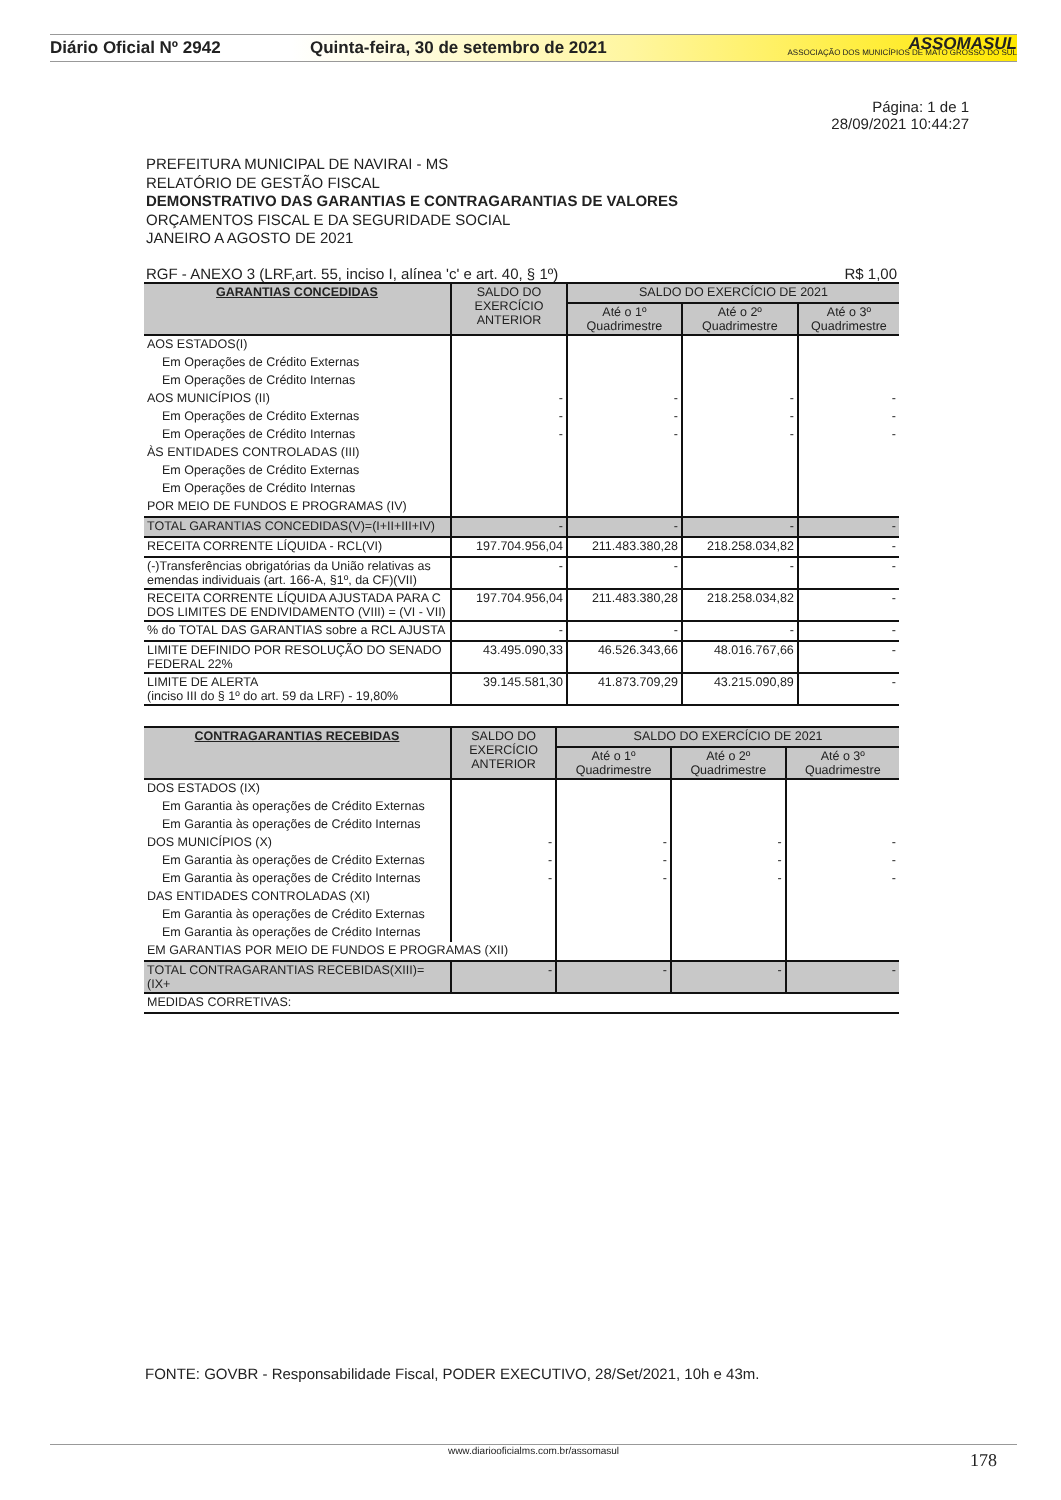Diário Oficial Nº 2942 Quinta-feira, 30 de setembro de 2021
ASSOMASUL
ASSOCIAÇÃO DOS MUNICÍPIOS DE MATO GROSSO DO SUL
Página: 1 de 1
28/09/2021 10:44:27
PREFEITURA MUNICIPAL DE NAVIRAI - MS
RELATÓRIO DE GESTÃO FISCAL
DEMONSTRATIVO DAS GARANTIAS E CONTRAGARANTIAS DE VALORES
ORÇAMENTOS FISCAL E DA SEGURIDADE SOCIAL
JANEIRO A AGOSTO DE 2021
RGF - ANEXO 3 (LRF,art. 55, inciso I, alínea 'c' e art. 40, § 1º) R$ 1,00
| GARANTIAS CONCEDIDAS | SALDO DO EXERCÍCIO ANTERIOR | SALDO DO EXERCÍCIO DE 2021 | | |
| --- | --- | --- | --- | --- |
| | | Até o 1º Quadrimestre | Até o 2º Quadrimestre | Até o 3º Quadrimestre |
| AOS ESTADOS(I) | | | | |
| Em Operações de Crédito Externas | | | | |
| Em Operações de Crédito Internas | | | | |
| AOS MUNICÍPIOS (II) | - | - | - | - |
| Em Operações de Crédito Externas | - | - | - | - |
| Em Operações de Crédito Internas | - | - | - | - |
| ÀS ENTIDADES CONTROLADAS (III) | | | | |
| Em Operações de Crédito Externas | | | | |
| Em Operações de Crédito Internas | | | | |
| POR MEIO DE FUNDOS E PROGRAMAS (IV) | | | | |
| TOTAL GARANTIAS CONCEDIDAS(V)=(I+II+III+IV) | - | - | - | - |
| RECEITA CORRENTE LÍQUIDA - RCL(VI) | 197.704.956,04 | 211.483.380,28 | 218.258.034,82 | - |
| (-)Transferências obrigatórias da União relativas as emendas individuais (art. 166-A, §1º, da CF)(VII) | - | - | - | - |
| RECEITA CORRENTE LÍQUIDA AJUSTADA PARA C DOS LIMITES DE ENDIVIDAMENTO (VIII) = (VI - VII) | 197.704.956,04 | 211.483.380,28 | 218.258.034,82 | - |
| % do TOTAL DAS GARANTIAS sobre a RCL AJUSTA | - | - | - | - |
| LIMITE DEFINIDO POR RESOLUÇÃO DO SENADO FEDERAL 22% | 43.495.090,33 | 46.526.343,66 | 48.016.767,66 | - |
| LIMITE DE ALERTA (inciso III do § 1º do art. 59 da LRF) - 19,80% | 39.145.581,30 | 41.873.709,29 | 43.215.090,89 | - |
| CONTRAGARANTIAS RECEBIDAS | SALDO DO EXERCÍCIO ANTERIOR | SALDO DO EXERCÍCIO DE 2021 | | |
| --- | --- | --- | --- | --- |
| | | Até o 1º Quadrimestre | Até o 2º Quadrimestre | Até o 3º Quadrimestre |
| DOS ESTADOS (IX) | | | | |
| Em Garantia às operações de Crédito Externas | | | | |
| Em Garantia às operações de Crédito Internas | | | | |
| DOS MUNICÍPIOS (X) | - | - | - | - |
| Em Garantia às operações de Crédito Externas | - | - | - | - |
| Em Garantia às operações de Crédito Internas | - | - | - | - |
| DAS ENTIDADES CONTROLADAS (XI) | | | | |
| Em Garantia às operações de Crédito Externas | | | | |
| Em Garantia às operações de Crédito Internas | | | | |
| EM GARANTIAS POR MEIO DE FUNDOS E PROGRAMAS (XII) | | | | |
| TOTAL CONTRAGARANTIAS RECEBIDAS(XIII)=(IX+ | - | - | - | - |
| MEDIDAS CORRETIVAS: | | | | |
FONTE: GOVBR - Responsabilidade Fiscal, PODER EXECUTIVO, 28/Set/2021, 10h e 43m.
www.diariooficialms.com.br/assomasul
178